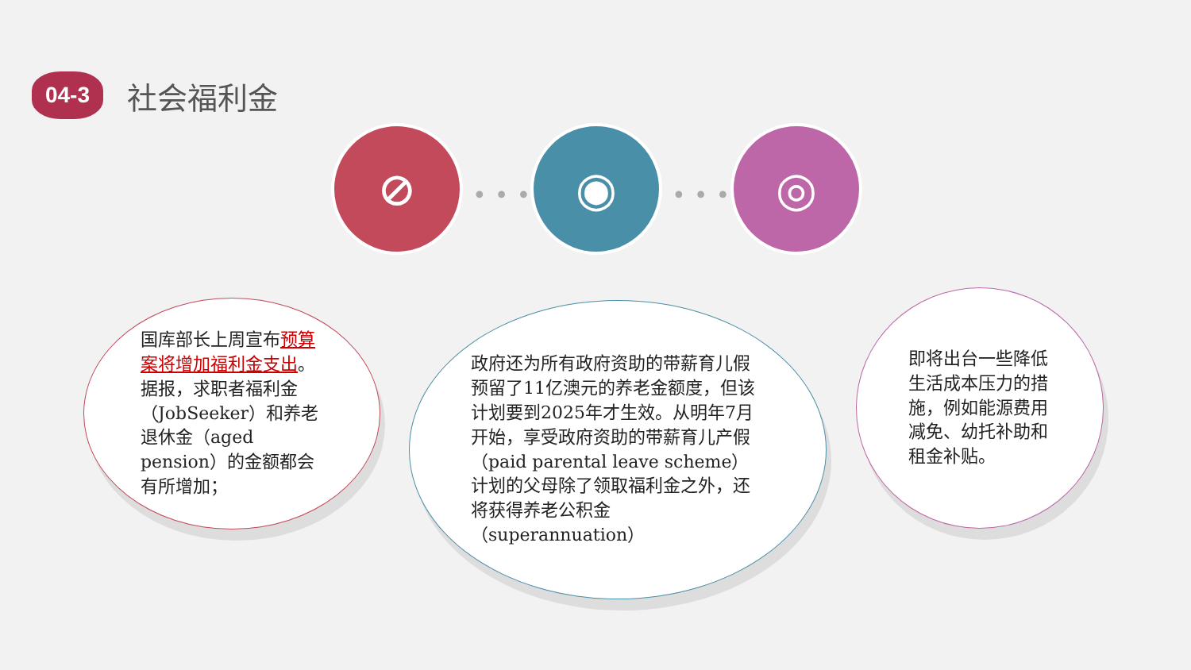04-3
社会福利金
⊘
•••
◉
•••
◎
国库部长上周宣布预算案将增加福利金支出。据报，求职者福利金（JobSeeker）和养老退休金（aged pension）的金额都会有所增加；
政府还为所有政府资助的带薪育儿假预留了11亿澳元的养老金额度，但该计划要到2025年才生效。从明年7月开始，享受政府资助的带薪育儿产假（paid parental leave scheme）计划的父母除了领取福利金之外，还将获得养老公积金（superannuation）
即将出台一些降低生活成本压力的措施，例如能源费用减免、幼托补助和租金补贴。